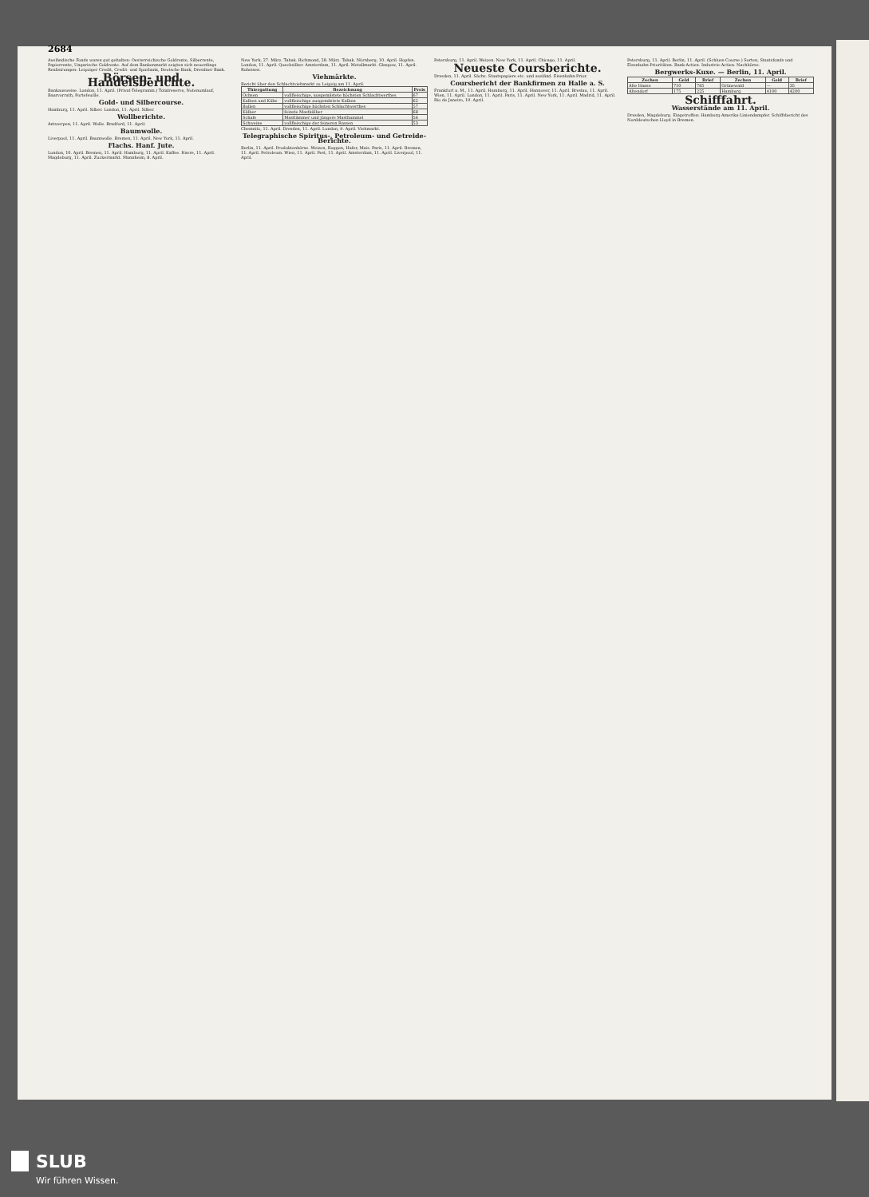2684
Ausländische Fonds waren gut gehalten: Oesterreichische Goldrente, Silberrente, Papierrente, Ungarische Goldrente. Auf dem Bankenmarkt zeigten sich neuerdings Realisirungen: Leipziger Credit, Credit- und Sparbank, Deutsche Bank, Dresdner Bank.
Börsen- und Handelsberichte.
Bankausweise. London, 11. April. (Privat-Telegramm.) Totalreserve, Notenumlauf, Baarvorrath, Portefeuille.
Gold- und Silbercourse.
Hamburg, 11. April. Silber. London, 11. April. Silber.
Wollberichte.
Antwerpen, 11. April. Wolle. Bradford, 11. April.
Baumwolle.
Liverpool, 11. April. Baumwolle. Bremen, 11. April. New York, 11. April.
Flachs. Hanf. Jute.
London, 10. April. Bremen, 11. April. Hamburg, 11. April. Kaffee. Havre, 11. April. Magdeburg, 11. April. Zuckermarkt. Mannheim, 8. April.
New York, 27. März. Tabak. Richmond, 28. März. Tabak. Nürnberg, 10. April. Hopfen. London, 11. April. Quecksilber. Amsterdam, 11. April. Metallmarkt. Glasgow, 11. April. Roheisen.
Viehmärkte.
Bericht über den Schlachtviehmarkt zu Leipzig am 11. April.
| Thiergattung | Bezeichnung | Preis |
| --- | --- | --- |
| Ochsen | vollfleischige, ausgemästete höchsten Schlachtwerthes | 67 |
| Kalben und Kühe | vollfleischige ausgemästete Kalben | 62 |
| Bullen | vollfleischige höchsten Schlachtwerthes | 57 |
| Kälber | feinste Mastkälber | 68 |
| Schafe | Mastlämmer und jüngere Masthammel | 56 |
| Schweine | vollfleischige der feineren Rassen | 53 |
Chemnitz, 11. April. Dresden, 11. April. London, 9. April. Viehmarkt.
Telegraphische Spiritus-, Petroleum- und Getreide-Berichte.
Berlin, 11. April. Produktenbörse. Weizen, Roggen, Hafer, Mais. Paris, 11. April. Bremen, 11. April. Petroleum. Wien, 11. April. Pest, 11. April. Amsterdam, 11. April. Liverpool, 11. April.
Petersburg, 11. April. Weizen. New York, 11. April. Chicago, 11. April.
Neueste Coursberichte.
Dresden, 11. April. Sächs. Staatspapiere etc. und ausländ. Eisenbahn-Prior.
Coursbericht der Bankfirmen zu Halle a. S.
Frankfurt a. M., 11. April. Hamburg, 11. April. Hannover, 11. April. Breslau, 11. April. Wien, 11. April. London, 11. April. Paris, 11. April. New York, 11. April. Madrid, 11. April. Rio de Janeiro, 10. April.
Petersburg, 11. April. Berlin, 11. April. (Schluss-Course.) Sorten, Staatsfonds und Eisenbahn-Prioritäten. Bank-Actien. Industrie-Actien. Nachbörse.
Bergwerks-Kuxe. — Berlin, 11. April.
| Zechen | Geld | Brief | Zechen | Geld | Brief |
| --- | --- | --- | --- | --- | --- |
| Alte Haase | 710 | 765 | Grünewald | — | 35 |
| Altendorf | 175 | 225 | Hamburg | 4100 | 4200 |
Schifffahrt.
Wasserstände am 11. April.
Dresden, Magdeburg. Eingetroffen: Hamburg-Amerika-Liniendampfer. Schiffsbericht des Norddeutschen Lloyd in Bremen.
SLUB
Wir führen Wissen.